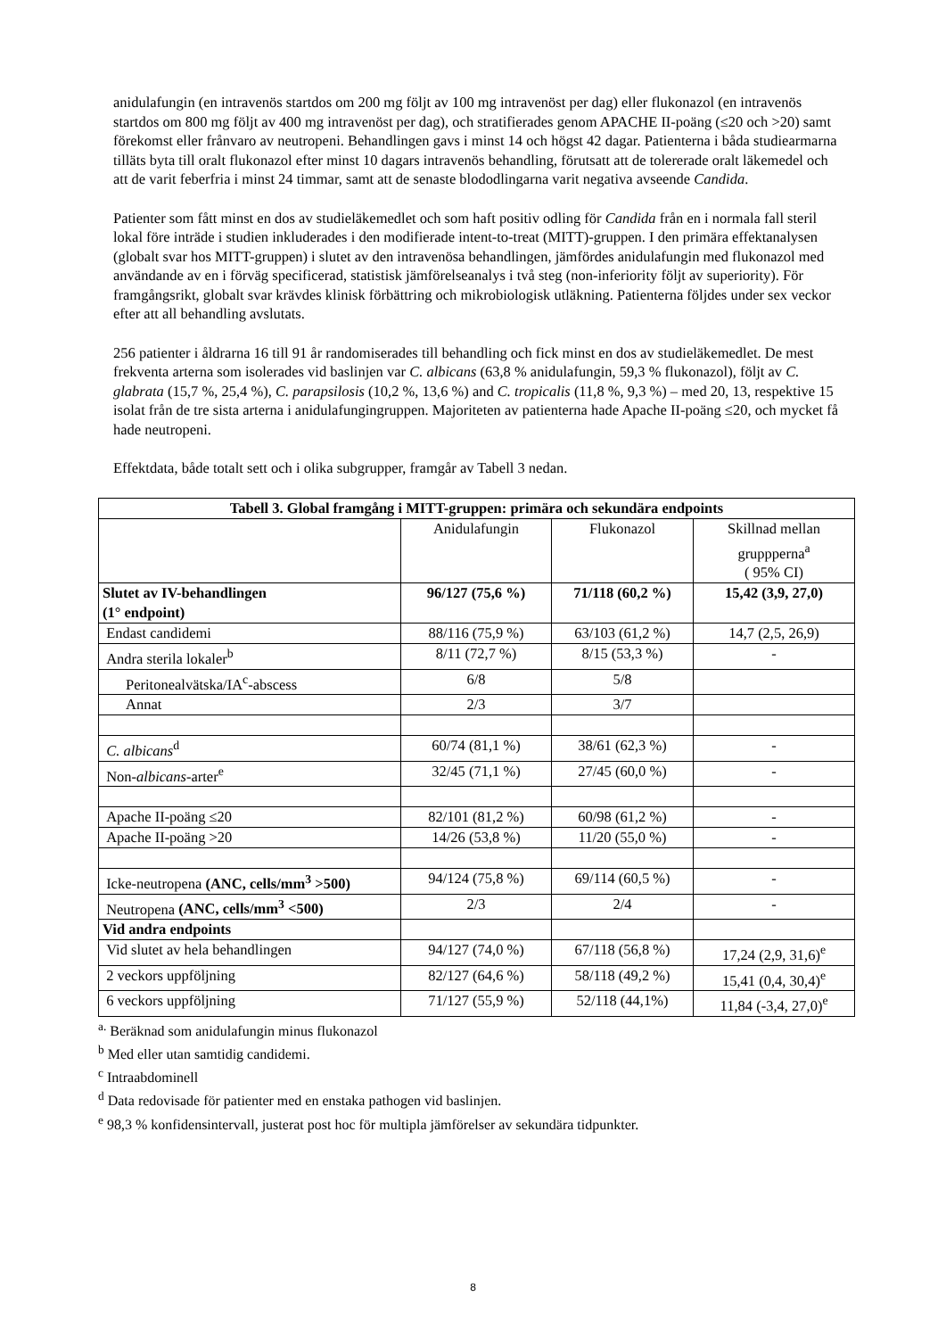anidulafungin (en intravenös startdos om 200 mg följt av 100 mg intravenöst per dag) eller flukonazol (en intravenös startdos om 800 mg följt av 400 mg intravenöst per dag), och stratifierades genom APACHE II-poäng (≤20 och >20) samt förekomst eller frånvaro av neutropeni. Behandlingen gavs i minst 14 och högst 42 dagar. Patienterna i båda studiearmarna tilläts byta till oralt flukonazol efter minst 10 dagars intravenös behandling, förutsatt att de tolererade oralt läkemedel och att de varit feberfria i minst 24 timmar, samt att de senaste blododlingarna varit negativa avseende Candida.
Patienter som fått minst en dos av studieläkemedlet och som haft positiv odling för Candida från en i normala fall steril lokal före inträde i studien inkluderades i den modifierade intent-to-treat (MITT)-gruppen. I den primära effektanalysen (globalt svar hos MITT-gruppen) i slutet av den intravenösa behandlingen, jämfördes anidulafungin med flukonazol med användande av en i förväg specificerad, statistisk jämförelseanalys i två steg (non-inferiority följt av superiority). För framgångsrikt, globalt svar krävdes klinisk förbättring och mikrobiologisk utläkning. Patienterna följdes under sex veckor efter att all behandling avslutats.
256 patienter i åldrarna 16 till 91 år randomiserades till behandling och fick minst en dos av studieläkemedlet. De mest frekventa arterna som isolerades vid baslinjen var C. albicans (63,8 % anidulafungin, 59,3 % flukonazol), följt av C. glabrata (15,7 %, 25,4 %), C. parapsilosis (10,2 %, 13,6 %) and C. tropicalis (11,8 %, 9,3 %) – med 20, 13, respektive 15 isolat från de tre sista arterna i anidulafungingruppen. Majoriteten av patienterna hade Apache II-poäng ≤20, och mycket få hade neutropeni.
Effektdata, både totalt sett och i olika subgrupper, framgår av Tabell 3 nedan.
| Tabell 3. Global framgång i MITT-gruppen: primära och sekundära endpoints | | | |
| --- | --- | --- | --- |
| | Anidulafungin | Flukonazol | Skillnad mellan gruppperna<sup>a</sup> ( 95% CI) |
| Slutet av IV-behandlingen (1° endpoint) | 96/127 (75,6 %) | 71/118 (60,2 %) | 15,42 (3,9, 27,0) |
| Endast candidemi | 88/116 (75,9 %) | 63/103 (61,2 %) | 14,7 (2,5, 26,9) |
| Andra sterila lokaler<sup>b</sup> | 8/11 (72,7 %) | 8/15 (53,3 %) | - |
| Peritonealvätska/IA<sup>c</sup>-abscess | 6/8 | 5/8 | |
| Annat | 2/3 | 3/7 | |
| C. albicans<sup>d</sup> | 60/74 (81,1 %) | 38/61 (62,3 %) | - |
| Non- albicans -arter<sup>e</sup> | 32/45 (71,1 %) | 27/45 (60,0 %) | - |
| Apache II-poäng ≤20 | 82/101 (81,2 %) | 60/98 (61,2 %) | - |
| Apache II-poäng >20 | 14/26 (53,8 %) | 11/20 (55,0 %) | - |
| Icke-neutropena (ANC, cells/mm<sup>3</sup> >500) | 94/124 (75,8 %) | 69/114 (60,5 %) | - |
| Neutropena (ANC, cells/mm<sup>3</sup> <500) | 2/3 | 2/4 | - |
| Vid andra endpoints | | | |
| Vid slutet av hela behandlingen | 94/127 (74,0 %) | 67/118 (56,8 %) | 17,24 (2,9, 31,6)<sup>e</sup> |
| 2 veckors uppföljning | 82/127 (64,6 %) | 58/118 (49,2 %) | 15,41 (0,4, 30,4)<sup>e</sup> |
| 6 veckors uppföljning | 71/127 (55,9 %) | 52/118 (44,1%) | 11,84 (-3,4, 27,0)<sup>e</sup> |
<sup>a.</sup> Beräknad som anidulafungin minus flukonazol
<sup>b</sup> Med eller utan samtidig candidemi.
<sup>c</sup> Intraabdominell
<sup>d</sup> Data redovisade för patienter med en enstaka pathogen vid baslinjen.
<sup>e</sup> 98,3 % konfidensintervall, justerat post hoc för multipla jämförelser av sekundära tidpunkter.
8